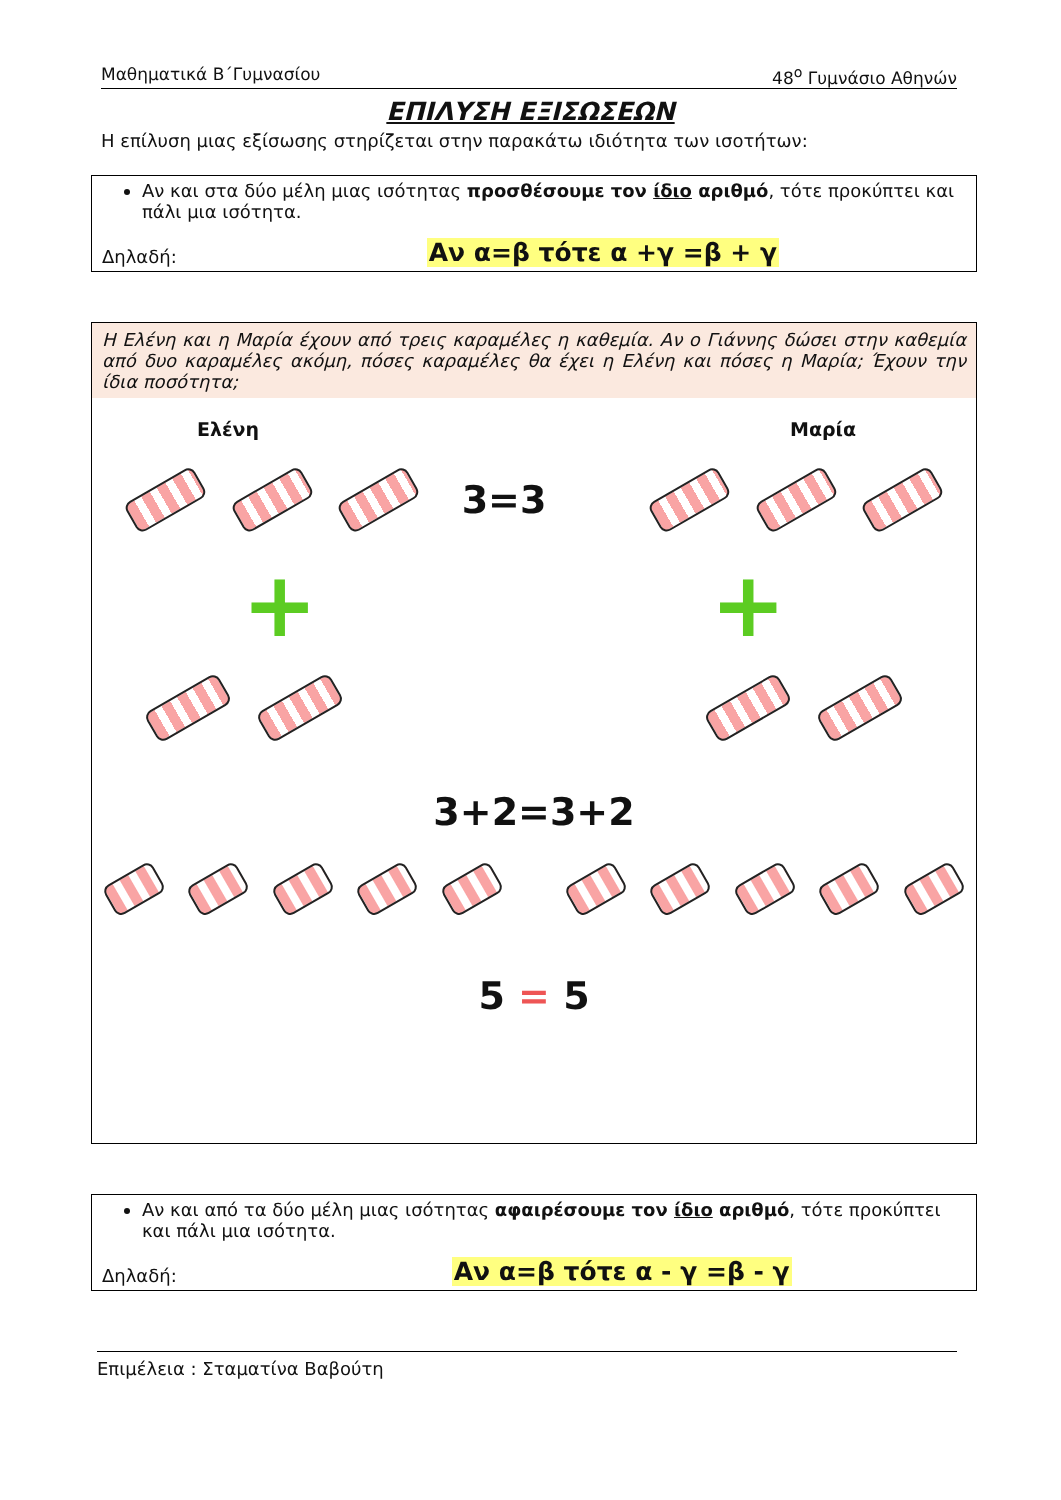Μαθηματικά Β΄Γυμνασίου 48<sup>ο</sup> Γυμνάσιο Αθηνών
ΕΠΙΛΥΣΗ ΕΞΙΣΩΣΕΩΝ
Η επίλυση μιας εξίσωσης στηρίζεται στην παρακάτω ιδιότητα των ισοτήτων:
Αν και στα δύο μέλη μιας ισότητας προσθέσουμε τον ίδιο αριθμό, τότε προκύπτει και πάλι μια ισότητα.
Δηλαδή: Αν α=β τότε α +γ =β + γ
Η Ελένη και η Μαρία έχουν από τρεις καραμέλες η καθεμία. Αν ο Γιάννης δώσει στην καθεμία από δυο καραμέλες ακόμη, πόσες καραμέλες θα έχει η Ελένη και πόσες η Μαρία; Έχουν την ίδια ποσότητα;
Ελένη Μαρία
3=3
+ +
3+2=3+2
5 = 5
Αν και από τα δύο μέλη μιας ισότητας αφαιρέσουμε τον ίδιο αριθμό, τότε προκύπτει και πάλι μια ισότητα.
Δηλαδή: Αν α=β τότε α - γ =β - γ
Επιμέλεια : Σταματίνα Βαβούτη